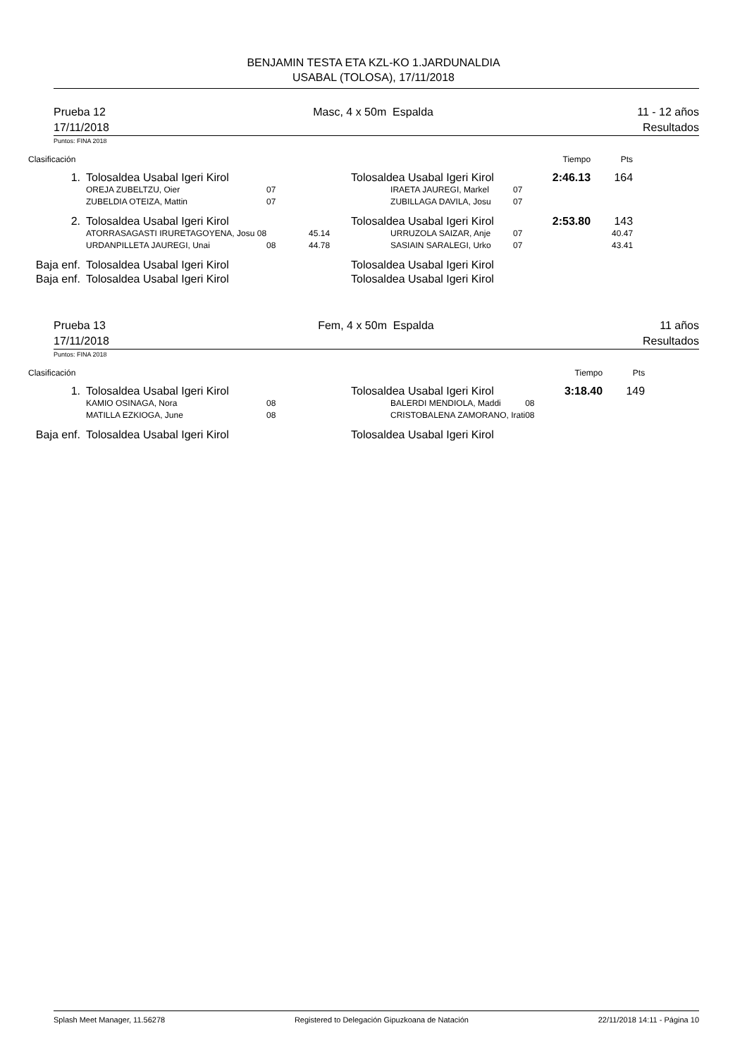BENJAMIN TESTA ETA KZL-KO 1.JARDUNALDIA
USABAL (TOLOSA), 17/11/2018
Prueba 12
17/11/2018
Masc, 4 x 50m Espalda 11 - 12 años
Resultados
Puntos: FINA 2018
| Clasificación | | | | | | Tiempo | Pts | |
| 1. | Tolosaldea Usabal Igeri Kirol | | | Tolosaldea Usabal Igeri Kirol | | 2:46.13 | 164 | |
| | OREJA ZUBELTZU, Oier | 07 | | IRAETA JAUREGI, Markel | 07 | | | |
| | ZUBELDIA OTEIZA, Mattin | 07 | | ZUBILLAGA DAVILA, Josu | 07 | | | |
| 2. | Tolosaldea Usabal Igeri Kirol | | | Tolosaldea Usabal Igeri Kirol | | 2:53.80 | 143 | |
| | ATORRASAGASTI IRURETAGOYENA, Josu 08 | | 45.14 | URRUZOLA SAIZAR, Anje | 07 | | 40.47 | |
| | URDANPILLETA JAUREGI, Unai | 08 | 44.78 | SASIAIN SARALEGI, Urko | 07 | | 43.41 | |
| Baja enf. | Tolosaldea Usabal Igeri Kirol | | | Tolosaldea Usabal Igeri Kirol | | | | |
| Baja enf. | Tolosaldea Usabal Igeri Kirol | | | Tolosaldea Usabal Igeri Kirol | | | | |
Prueba 13
17/11/2018
Fem, 4 x 50m Espalda 11 años
Resultados
Puntos: FINA 2018
| Clasificación | | | | | | Tiempo | Pts | |
| 1. | Tolosaldea Usabal Igeri Kirol | | | Tolosaldea Usabal Igeri Kirol | | 3:18.40 | 149 | |
| | KAMIO OSINAGA, Nora | 08 | | BALERDI MENDIOLA, Maddi | 08 | | | |
| | MATILLA EZKIOGA, June | 08 | | CRISTOBALENA ZAMORANO, Irati | 08 | | | |
| Baja enf. | Tolosaldea Usabal Igeri Kirol | | | Tolosaldea Usabal Igeri Kirol | | | | |
Splash Meet Manager, 11.56278 Registered to Delegación Gipuzkoana de Natación 22/11/2018 14:11 - Página 10